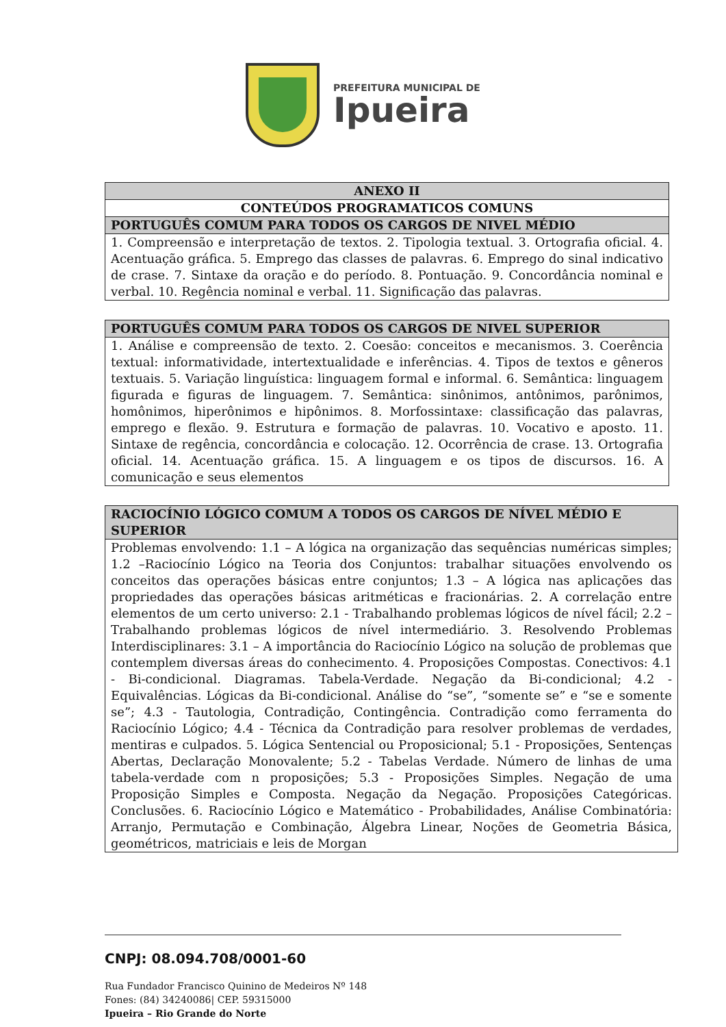PREFEITURA MUNICIPAL DE
Ipueira
| ANEXO II |
| --- |
| CONTEÚDOS PROGRAMATICOS COMUNS |
| PORTUGUÊS COMUM PARA TODOS OS CARGOS DE NIVEL MÉDIO |
| 1. Compreensão e interpretação de textos. 2. Tipologia textual. 3. Ortografia oficial. 4. Acentuação gráfica. 5. Emprego das classes de palavras. 6. Emprego do sinal indicativo de crase. 7. Sintaxe da oração e do período. 8. Pontuação. 9. Concordância nominal e verbal. 10. Regência nominal e verbal. 11. Significação das palavras. |
| PORTUGUÊS COMUM PARA TODOS OS CARGOS DE NIVEL SUPERIOR |
| --- |
| 1. Análise e compreensão de texto. 2. Coesão: conceitos e mecanismos. 3. Coerência textual: informatividade, intertextualidade e inferências. 4. Tipos de textos e gêneros textuais. 5. Variação linguística: linguagem formal e informal. 6. Semântica: linguagem figurada e figuras de linguagem. 7. Semântica: sinônimos, antônimos, parônimos, homônimos, hiperônimos e hipônimos. 8. Morfossintaxe: classificação das palavras, emprego e flexão. 9. Estrutura e formação de palavras. 10. Vocativo e aposto. 11. Sintaxe de regência, concordância e colocação. 12. Ocorrência de crase. 13. Ortografia oficial. 14. Acentuação gráfica. 15. A linguagem e os tipos de discursos. 16. A comunicação e seus elementos |
| RACIOCÍNIO LÓGICO COMUM A TODOS OS CARGOS DE NÍVEL MÉDIO E SUPERIOR |
| --- |
| Problemas envolvendo: 1.1 – A lógica na organização das sequências numéricas simples; 1.2 –Raciocínio Lógico na Teoria dos Conjuntos: trabalhar situações envolvendo os conceitos das operações básicas entre conjuntos; 1.3 – A lógica nas aplicações das propriedades das operações básicas aritméticas e fracionárias. 2. A correlação entre elementos de um certo universo: 2.1 - Trabalhando problemas lógicos de nível fácil; 2.2 – Trabalhando problemas lógicos de nível intermediário. 3. Resolvendo Problemas Interdisciplinares: 3.1 – A importância do Raciocínio Lógico na solução de problemas que contemplem diversas áreas do conhecimento. 4. Proposições Compostas. Conectivos: 4.1 - Bi-condicional. Diagramas. Tabela-Verdade. Negação da Bi-condicional; 4.2 - Equivalências. Lógicas da Bi-condicional. Análise do “se”, “somente se” e “se e somente se”; 4.3 - Tautologia, Contradição, Contingência. Contradição como ferramenta do Raciocínio Lógico; 4.4 - Técnica da Contradição para resolver problemas de verdades, mentiras e culpados. 5. Lógica Sentencial ou Proposicional; 5.1 - Proposições, Sentenças Abertas, Declaração Monovalente; 5.2 - Tabelas Verdade. Número de linhas de uma tabela-verdade com n proposições; 5.3 - Proposições Simples. Negação de uma Proposição Simples e Composta. Negação da Negação. Proposições Categóricas. Conclusões. 6. Raciocínio Lógico e Matemático - Probabilidades, Análise Combinatória: Arranjo, Permutação e Combinação, Álgebra Linear, Noções de Geometria Básica, geométricos, matriciais e leis de Morgan |
CNPJ: 08.094.708/0001-60
Rua Fundador Francisco Quinino de Medeiros Nº 148
Fones: (84) 34240086| CEP. 59315000
Ipueira – Rio Grande do Norte